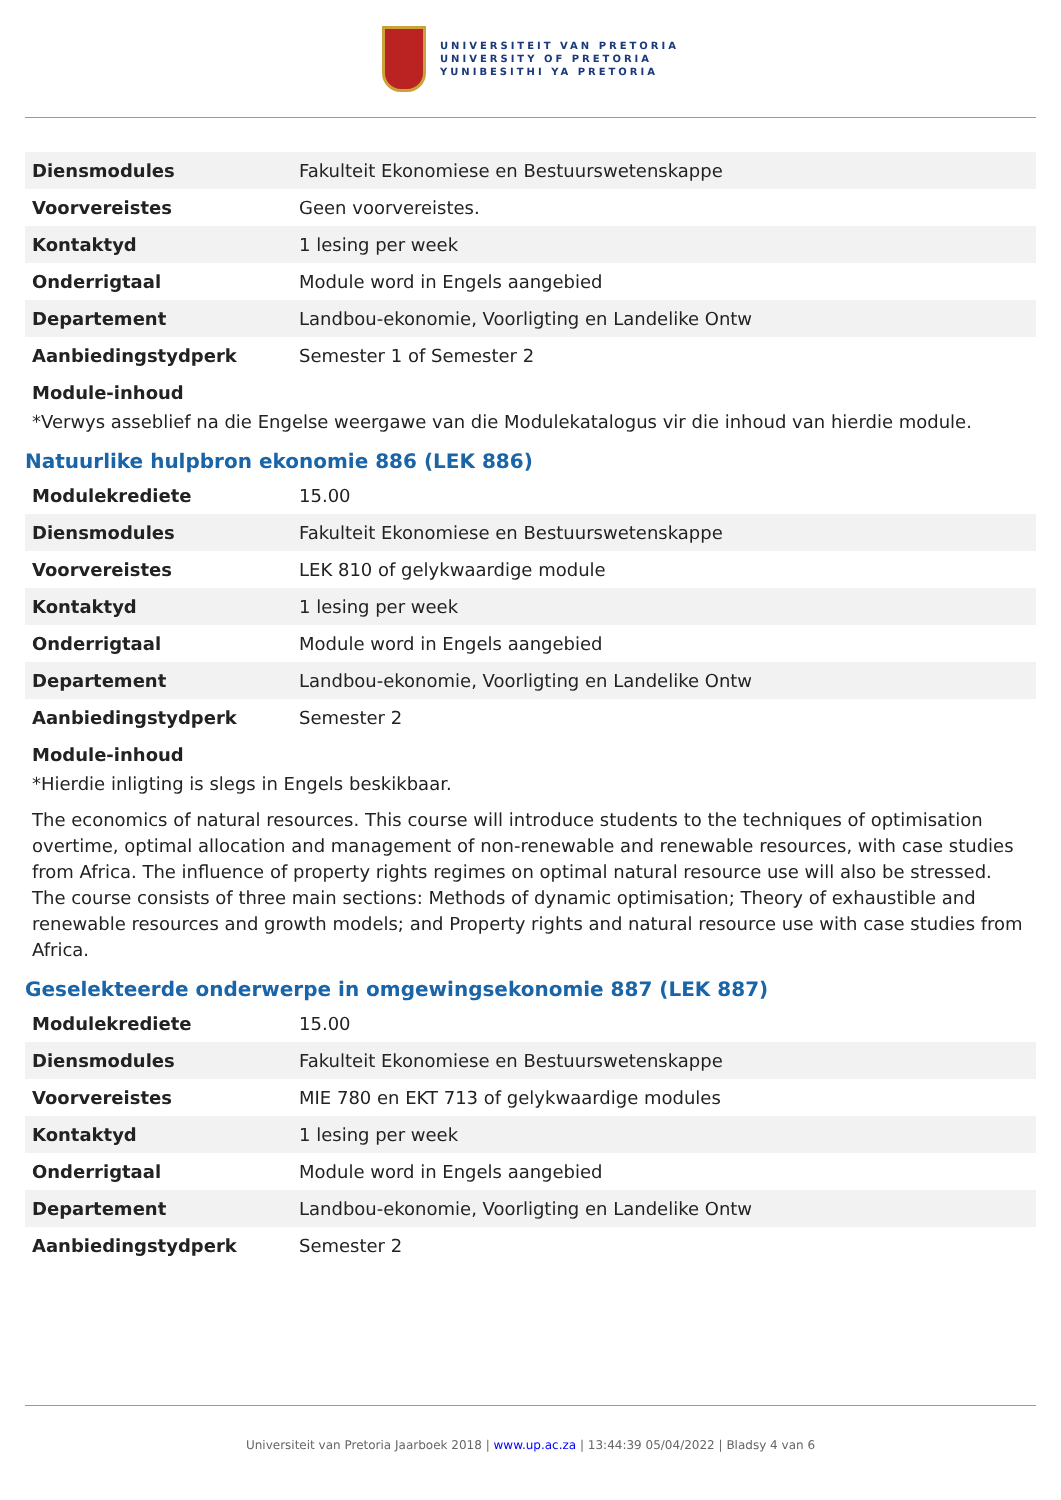UNIVERSITEIT VAN PRETORIA
UNIVERSITY OF PRETORIA
YUNIBESITHI YA PRETORIA
| Diensmodules | Fakulteit Ekonomiese en Bestuurswetenskappe |
| Voorvereistes | Geen voorvereistes. |
| Kontaktyd | 1 lesing per week |
| Onderrigtaal | Module word in Engels aangebied |
| Departement | Landbou-ekonomie, Voorligting en Landelike Ontw |
| Aanbiedingstydperk | Semester 1 of Semester 2 |
Module-inhoud
*Verwys asseblief na die Engelse weergawe van die Modulekatalogus vir die inhoud van hierdie module.
Natuurlike hulpbron ekonomie 886 (LEK 886)
| Modulekrediete | 15.00 |
| Diensmodules | Fakulteit Ekonomiese en Bestuurswetenskappe |
| Voorvereistes | LEK 810 of gelykwaardige module |
| Kontaktyd | 1 lesing per week |
| Onderrigtaal | Module word in Engels aangebied |
| Departement | Landbou-ekonomie, Voorligting en Landelike Ontw |
| Aanbiedingstydperk | Semester 2 |
Module-inhoud
*Hierdie inligting is slegs in Engels beskikbaar.
The economics of natural resources. This course will introduce students to the techniques of optimisation overtime, optimal allocation and management of non-renewable and renewable resources, with case studies from Africa. The influence of property rights regimes on optimal natural resource use will also be stressed. The course consists of three main sections: Methods of dynamic optimisation; Theory of exhaustible and renewable resources and growth models; and Property rights and natural resource use with case studies from Africa.
Geselekteerde onderwerpe in omgewingsekonomie 887 (LEK 887)
| Modulekrediete | 15.00 |
| Diensmodules | Fakulteit Ekonomiese en Bestuurswetenskappe |
| Voorvereistes | MIE 780 en EKT 713 of gelykwaardige modules |
| Kontaktyd | 1 lesing per week |
| Onderrigtaal | Module word in Engels aangebied |
| Departement | Landbou-ekonomie, Voorligting en Landelike Ontw |
| Aanbiedingstydperk | Semester 2 |
Universiteit van Pretoria Jaarboek 2018 | www.up.ac.za | 13:44:39 05/04/2022 | Bladsy 4 van 6